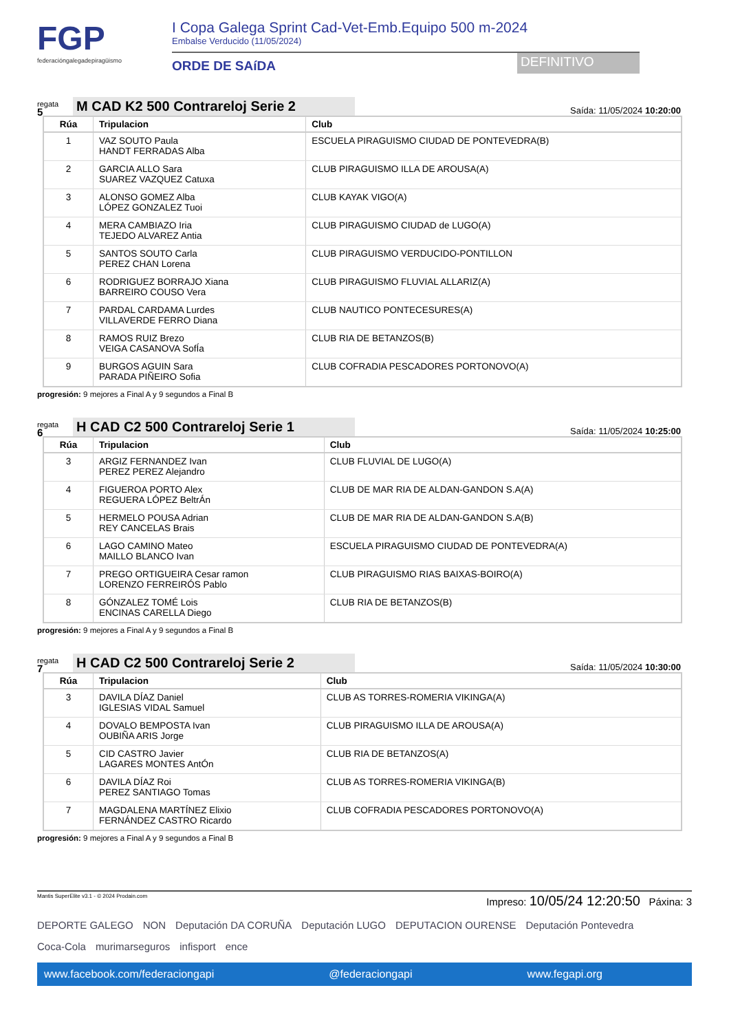FGP
federacióngalegadepiragüismo
I Copa Galega Sprint Cad-Vet-Emb.Equipo 500 m-2024
Embalse Verducido (11/05/2024)
ORDE DE SAíDA
DEFINITIVO
regata
5
M CAD K2 500 Contrareloj Serie 2
Saída: 11/05/2024 10:20:00
| Rúa | Tripulacion | Club |
| --- | --- | --- |
| 1 | VAZ SOUTO Paula HANDT FERRADAS Alba | ESCUELA PIRAGUISMO CIUDAD DE PONTEVEDRA(B) |
| 2 | GARCIA ALLO Sara SUAREZ VAZQUEZ Catuxa | CLUB PIRAGUISMO ILLA DE AROUSA(A) |
| 3 | ALONSO GOMEZ Alba LÓPEZ GONZALEZ Tuoi | CLUB KAYAK VIGO(A) |
| 4 | MERA CAMBIAZO Iria TEJEDO ALVAREZ Antia | CLUB PIRAGUISMO CIUDAD de LUGO(A) |
| 5 | SANTOS SOUTO Carla PEREZ CHAN Lorena | CLUB PIRAGUISMO VERDUCIDO-PONTILLON |
| 6 | RODRIGUEZ BORRAJO Xiana BARREIRO COUSO Vera | CLUB PIRAGUISMO FLUVIAL ALLARIZ(A) |
| 7 | PARDAL CARDAMA Lurdes VILLAVERDE FERRO Diana | CLUB NAUTICO PONTECESURES(A) |
| 8 | RAMOS RUIZ Brezo VEIGA CASANOVA SofÍa | CLUB RIA DE BETANZOS(B) |
| 9 | BURGOS AGUIN Sara PARADA PIÑEIRO Sofia | CLUB COFRADIA PESCADORES PORTONOVO(A) |
progresión: 9 mejores a Final A y 9 segundos a Final B
regata
6
H CAD C2 500 Contrareloj Serie 1
Saída: 11/05/2024 10:25:00
| Rúa | Tripulacion | Club |
| --- | --- | --- |
| 3 | ARGIZ FERNANDEZ Ivan PEREZ PEREZ Alejandro | CLUB FLUVIAL DE LUGO(A) |
| 4 | FIGUEROA PORTO Alex REGUERA LÓPEZ BeltrÁn | CLUB DE MAR RIA DE ALDAN-GANDON S.A(A) |
| 5 | HERMELO POUSA Adrian REY CANCELAS Brais | CLUB DE MAR RIA DE ALDAN-GANDON S.A(B) |
| 6 | LAGO CAMINO Mateo MAILLO BLANCO Ivan | ESCUELA PIRAGUISMO CIUDAD DE PONTEVEDRA(A) |
| 7 | PREGO ORTIGUEIRA Cesar ramon LORENZO FERREIRÓS Pablo | CLUB PIRAGUISMO RIAS BAIXAS-BOIRO(A) |
| 8 | GÓNZALEZ TOMÉ Lois ENCINAS CARELLA Diego | CLUB RIA DE BETANZOS(B) |
progresión: 9 mejores a Final A y 9 segundos a Final B
regata
7
H CAD C2 500 Contrareloj Serie 2
Saída: 11/05/2024 10:30:00
| Rúa | Tripulacion | Club |
| --- | --- | --- |
| 3 | DAVILA DÍAZ Daniel IGLESIAS VIDAL Samuel | CLUB AS TORRES-ROMERIA VIKINGA(A) |
| 4 | DOVALO BEMPOSTA Ivan OUBIÑA ARIS Jorge | CLUB PIRAGUISMO ILLA DE AROUSA(A) |
| 5 | CID CASTRO Javier LAGARES MONTES AntÓn | CLUB RIA DE BETANZOS(A) |
| 6 | DAVILA DÍAZ Roi PEREZ SANTIAGO Tomas | CLUB AS TORRES-ROMERIA VIKINGA(B) |
| 7 | MAGDALENA MARTÍNEZ Elixio FERNÁNDEZ CASTRO Ricardo | CLUB COFRADIA PESCADORES PORTONOVO(A) |
progresión: 9 mejores a Final A y 9 segundos a Final B
Mantis SuperElite v3.1 - © 2024 Prodain.com Impreso: 10/05/24 12:20:50 Páxina: 3
DEPORTE GALEGO NON Deputación DA CORUÑA Deputación LUGO DEPUTACION OURENSE Deputación Pontevedra Coca-Cola murimarseguros infisport ence
www.facebook.com/federaciongapi @federaciongapi www.fegapi.org